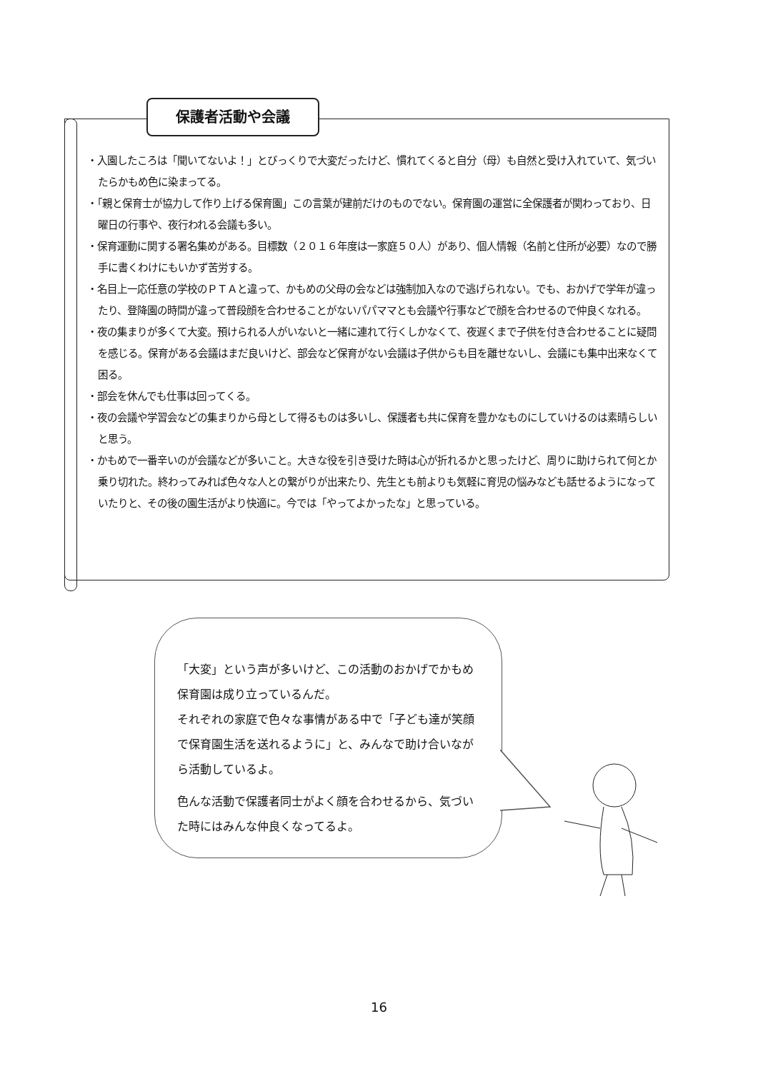保護者活動や会議
・入園したころは「聞いてないよ！」とびっくりで大変だったけど、慣れてくると自分（母）も自然と受け入れていて、気づいたらかもめ色に染まってる。
・「親と保育士が協力して作り上げる保育園」この言葉が建前だけのものでない。保育園の運営に全保護者が関わっており、日曜日の行事や、夜行われる会議も多い。
・保育運動に関する署名集めがある。目標数（２０１６年度は一家庭５０人）があり、個人情報（名前と住所が必要）なので勝手に書くわけにもいかず苦労する。
・名目上一応任意の学校のＰＴＡと違って、かもめの父母の会などは強制加入なので逃げられない。でも、おかげで学年が違ったり、登降園の時間が違って普段顔を合わせることがないパパママとも会議や行事などで顔を合わせるので仲良くなれる。
・夜の集まりが多くて大変。預けられる人がいないと一緒に連れて行くしかなくて、夜遅くまで子供を付き合わせることに疑問を感じる。保育がある会議はまだ良いけど、部会など保育がない会議は子供からも目を離せないし、会議にも集中出来なくて困る。
・部会を休んでも仕事は回ってくる。
・夜の会議や学習会などの集まりから母として得るものは多いし、保護者も共に保育を豊かなものにしていけるのは素晴らしいと思う。
・かもめで一番辛いのが会議などが多いこと。大きな役を引き受けた時は心が折れるかと思ったけど、周りに助けられて何とか乗り切れた。終わってみれば色々な人との繋がりが出来たり、先生とも前よりも気軽に育児の悩みなども話せるようになっていたりと、その後の園生活がより快適に。今では「やってよかったな」と思っている。
「大変」という声が多いけど、この活動のおかげでかもめ保育園は成り立っているんだ。
それぞれの家庭で色々な事情がある中で「子ども達が笑顔で保育園生活を送れるように」と、みんなで助け合いながら活動しているよ。
色んな活動で保護者同士がよく顔を合わせるから、気づいた時にはみんな仲良くなってるよ。
16